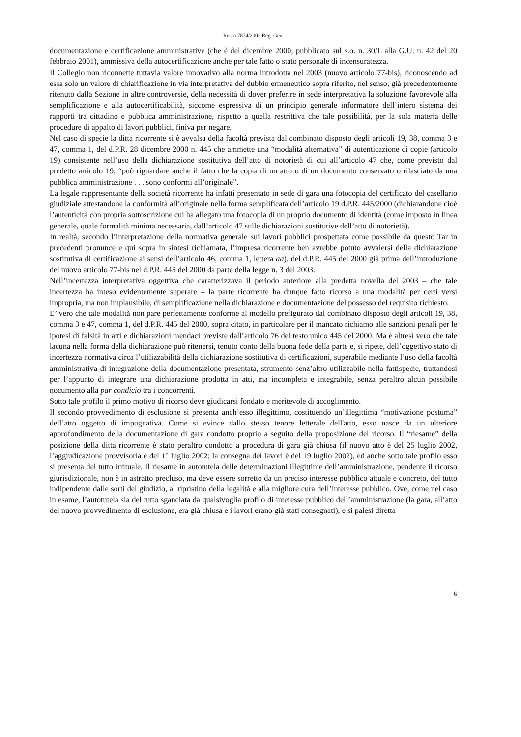Ric. n 7874/2002 Reg. Gen.
documentazione e certificazione amministrative (che è del dicembre 2000, pubblicato sul s.o. n. 30/L alla G.U. n. 42 del 20 febbraio 2001), ammissiva della autocertificazione anche per tale fatto o stato personale di incensuratezza.
Il Collegio non riconnette tuttavia valore innovativo alla norma introdotta nel 2003 (nuovo articolo 77-bis), riconoscendo ad essa solo un valore di chiarificazione in via interpretativa del dubbio ermeneutico sopra riferito, nel senso, già precedentemente ritenuto dalla Sezione in altre controversie, della necessità di dover preferire in sede interpretativa la soluzione favorevole alla semplificazione e alla autocertificabilità, siccome espressiva di un principio generale informatore dell’intero sistema dei rapporti tra cittadino e pubblica amministrazione, rispetto a quella restrittiva che tale possibilità, per la sola materia delle procedure di appalto di lavori pubblici, finiva per negare.
Nel caso di specie la ditta ricorrente si è avvalsa della facoltà prevista dal combinato disposto degli articoli 19, 38, comma 3 e 47, comma 1, del d.P.R. 28 dicembre 2000 n. 445 che ammette una “modalità alternativa” di autenticazione di copie (articolo 19) consistente nell’uso della dichiarazione sostitutiva dell’atto di notorietà di cui all’articolo 47 che, come previsto dal predetto articolo 19, “può riguardare anche il fatto che la copia di un atto o di un documento conservato o rilasciato da una pubblica amministrazione . . . sono conformi all’originale”.
La legale rappresentante della società ricorrente ha infatti presentato in sede di gara una fotocopia del certificato del casellario giudiziale attestandone la conformità all’originale nella forma semplificata dell’articolo 19 d.P.R. 445/2000 (dichiarandone cioè l’autenticità con propria sottoscrizione cui ha allegato una fotocopia di un proprio documento di identità (come imposto in linea generale, quale formalità minima necessaria, dall’articolo 47 sulle dichiarazioni sostitutive dell’atto di notorietà).
In realtà, secondo l’interpretazione della normativa generale sui lavori pubblici prospettata come possibile da questo Tar in precedenti pronunce e qui sopra in sintesi richiamata, l’impresa ricorrente ben avrebbe potuto avvalersi della dichiarazione sostitutiva di certificazione ai sensi dell’articolo 46, comma 1, lettera aa), del d.P.R. 445 del 2000 già prima dell’introduzione del nuovo articolo 77-bis nel d.P.R. 445 del 2000 da parte della legge n. 3 del 2003.
Nell’incertezza interpretativa oggettiva che caratterizzava il periodo anteriore alla predetta novella del 2003 – che tale incertezza ha inteso evidentemente superare – la parte ricorrente ha dunque fatto ricorso a una modalità per certi versi impropria, ma non implausibile, di semplificazione nella dichiarazione e documentazione del possesso del requisito richiesto.
E’ vero che tale modalità non pare perfettamente conforme al modello prefigurato dal combinato disposto degli articoli 19, 38, comma 3 e 47, comma 1, del d.P.R. 445 del 2000, sopra citato, in particolare per il mancato richiamo alle sanzioni penali per le ipotesi di falsità in atti e dichiarazioni mendaci previste dall’articolo 76 del testo unico 445 del 2000. Ma è altresì vero che tale lacuna nella forma della dichiarazione può ritenersi, tenuto conto della buona fede della parte e, si ripete, dell’oggettivo stato di incertezza normativa circa l’utilizzabilità della dichiarazione sostitutiva di certificazioni, superabile mediante l’uso della facoltà amministrativa di integrazione della documentazione presentata, strumento senz’altro utilizzabile nella fattispecie, trattandosi per l’appunto di integrare una dichiarazione prodotta in atti, ma incompleta e integrabile, senza peraltro alcun possibile nocumento alla par condicio tra i concorrenti.
Sotto tale profilo il primo motivo di ricorso deve giudicarsi fondato e meritevole di accoglimento.
Il secondo provvedimento di esclusione si presenta anch’esso illegittimo, costituendo un’illegittima “motivazione postuma” dell’atto oggetto di impugnativa. Come si evince dallo stesso tenore letterale dell'atto, esso nasce da un ulteriore approfondimento della documentazione di gara condotto proprio a seguito della proposizione del ricorso. Il “riesame” della posizione della ditta ricorrente è stato peraltro condotto a procedura di gara già chiusa (il nuovo atto è del 25 luglio 2002, l’aggiudicazione provvisoria è del 1° luglio 2002; la consegna dei lavori è del 19 luglio 2002), ed anche sotto tale profilo esso si presenta del tutto irrituale. Il riesame in autotutela delle determinazioni illegittime dell’amministrazione, pendente il ricorso giurisdizionale, non è in astratto precluso, ma deve essere sorretto da un preciso interesse pubblico attuale e concreto, del tutto indipendente dalle sorti del giudizio, al ripristino della legalità e alla migliore cura dell’interesse pubblico. Ove, come nel caso in esame, l’autotutela sia del tutto sganciata da qualsivoglia profilo di interesse pubblico dell’amministrazione (la gara, all’atto del nuovo provvedimento di esclusione, era già chiusa e i lavori erano già stati consegnati), e si palesi diretta
6